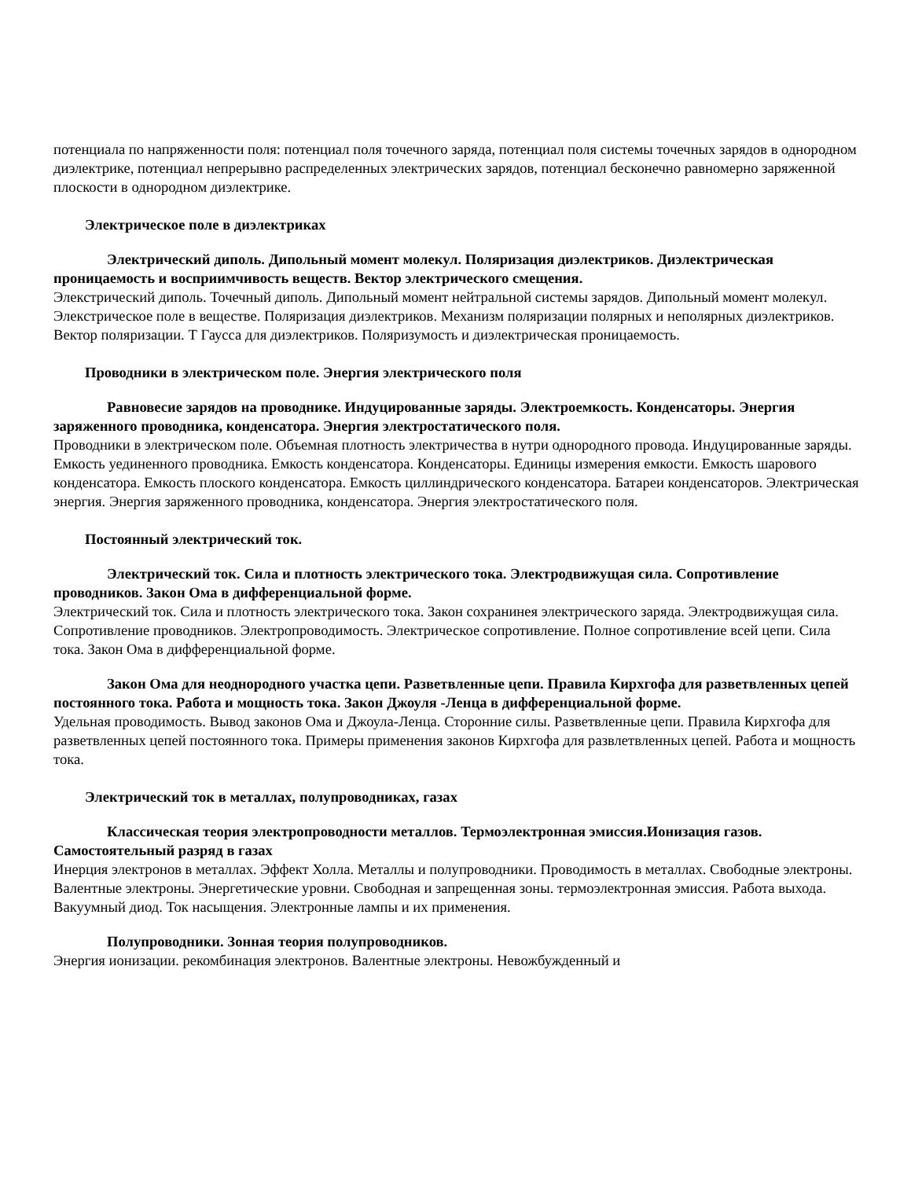потенциала по напряженности поля: потенциал поля точечного заряда, потенциал поля системы точечных зарядов в однородном диэлектрике, потенциал непрерывно распределенных электрических зарядов, потенциал бесконечно равномерно заряженной плоскости в однородном диэлектрике.
Электрическое поле в диэлектриках
Электрический диполь. Дипольный момент молекул. Поляризация диэлектриков. Диэлектрическая проницаемость и восприимчивость веществ. Вектор электрического смещения.
Элекстрический диполь. Точечный диполь. Дипольный момент нейтральной системы зарядов. Дипольный момент молекул. Элекстрическое поле в веществе. Поляризация диэлектриков. Механизм поляризации полярных и неполярных диэлектриков. Вектор поляризации. Т Гаусса для диэлектриков. Поляризумость и диэлектрическая проницаемость.
Проводники в электрическом поле. Энергия электрического поля
Равновесие зарядов на проводнике. Индуцированные заряды. Электроемкость. Конденсаторы. Энергия заряженного проводника, конденсатора. Энергия электростатического поля.
Проводники в электрическом поле. Объемная плотность электричества в нутри однородного провода. Индуцированные заряды. Емкость уединенного проводника. Емкость конденсатора. Конденсаторы. Единицы измерения емкости. Емкость шарового конденсатора. Емкость плоского конденсатора. Емкость циллиндрического конденсатора. Батареи конденсаторов. Электрическая энергия. Энергия заряженного проводника, конденсатора. Энергия электростатического поля.
Постоянный электрический ток.
Электрический ток. Сила и плотность электрического тока. Электродвижущая сила. Сопротивление проводников. Закон Ома в дифференциальной форме.
Электрический ток. Сила и плотность электрического тока. Закон сохранинея электрического заряда. Электродвижущая сила. Сопротивление проводников. Электропроводимость. Электрическое сопротивление. Полное сопротивление всей цепи. Сила тока. Закон Ома в дифференциальной форме.
Закон Ома для неоднородного участка цепи. Разветвленные цепи. Правила Кирхгофа для разветвленных цепей постоянного тока. Работа и мощность тока. Закон Джоуля -Ленца в дифференциальной форме.
Удельная проводимость. Вывод законов Ома и Джоула-Ленца. Сторонние силы. Разветвленные цепи. Правила Кирхгофа для разветвленных цепей постоянного тока. Примеры применения законов Кирхгофа для развлетвленных цепей. Работа и мощность тока.
Электрический ток в металлах, полупроводниках, газах
Классическая теория электропроводности металлов. Термоэлектронная эмиссия.Ионизация газов. Самостоятельный разряд в газах
Инерция электронов в металлах. Эффект Холла. Металлы и полупроводники. Проводимость в металлах. Свободные электроны. Валентные электроны. Энергетические уровни. Свободная и запрещенная зоны. термоэлектронная эмиссия. Работа выхода. Вакуумный диод. Ток насыщения. Электронные лампы и их применения.
Полупроводники. Зонная теория полупроводников.
Энергия ионизации. рекомбинация электронов. Валентные электроны. Невожбужденный и